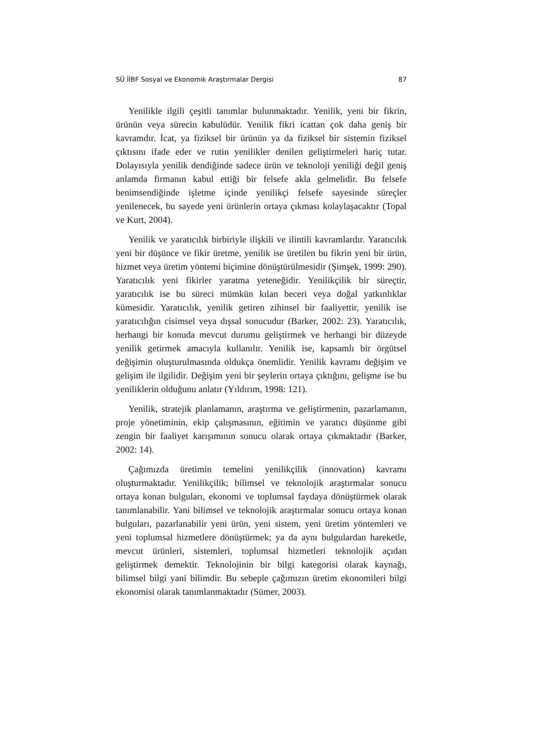SÜ İİBF Sosyal ve Ekonomik Araştırmalar Dergisi 87
Yenilikle ilgili çeşitli tanımlar bulunmaktadır. Yenilik, yeni bir fikrin, ürünün veya sürecin kabulüdür. Yenilik fikri icattan çok daha geniş bir kavramdır. İcat, ya fiziksel bir ürünün ya da fiziksel bir sistemin fiziksel çıktısını ifade eder ve rutin yenilikler denilen geliştirmeleri hariç tutar. Dolayısıyla yenilik dendiğinde sadece ürün ve teknoloji yeniliği değil geniş anlamda firmanın kabul ettiği bir felsefe akla gelmelidir. Bu felsefe benimsendiğinde işletme içinde yenilikçi felsefe sayesinde süreçler yenilenecek, bu sayede yeni ürünlerin ortaya çıkması kolaylaşacaktır (Topal ve Kurt, 2004).
Yenilik ve yaratıcılık birbiriyle ilişkili ve ilintili kavramlardır. Yaratıcılık yeni bir düşünce ve fikir üretme, yenilik ise üretilen bu fikrin yeni bir ürün, hizmet veya üretim yöntemi biçimine dönüştürülmesidir (Şimşek, 1999: 290). Yaratıcılık yeni fikirler yaratma yeteneğidir. Yenilikçilik bir süreçtir, yaratıcılık ise bu süreci mümkün kılan beceri veya doğal yatkınlıklar kümesidir. Yaratıcılık, yenilik getiren zihinsel bir faaliyettir, yenilik ise yaratıcılığın cisimsel veya dışsal sonucudur (Barker, 2002: 23). Yaratıcılık, herhangi bir konuda mevcut durumu geliştirmek ve herhangi bir düzeyde yenilik getirmek amacıyla kullanılır. Yenilik ise, kapsamlı bir örgütsel değişimin oluşturulmasında oldukça önemlidir. Yenilik kavramı değişim ve gelişim ile ilgilidir. Değişim yeni bir şeylerin ortaya çıktığını, gelişme ise bu yeniliklerin olduğunu anlatır (Yıldırım, 1998: 121).
Yenilik, stratejik planlamanın, araştırma ve geliştirmenin, pazarlamanın, proje yönetiminin, ekip çalışmasının, eğitimin ve yaratıcı düşünme gibi zengin bir faaliyet karışımının sonucu olarak ortaya çıkmaktadır (Barker, 2002: 14).
Çağımızda üretimin temelini yenilikçilik (innovation) kavramı oluşturmaktadır. Yenilikçilik; bilimsel ve teknolojik araştırmalar sonucu ortaya konan bulguları, ekonomi ve toplumsal faydaya dönüştürmek olarak tanımlanabilir. Yani bilimsel ve teknolojik araştırmalar sonucu ortaya konan bulguları, pazarlanabilir yeni ürün, yeni sistem, yeni üretim yöntemleri ve yeni toplumsal hizmetlere dönüştürmek; ya da aynı bulgulardan hareketle, mevcut ürünleri, sistemleri, toplumsal hizmetleri teknolojik açıdan geliştirmek demektir. Teknolojinin bir bilgi kategorisi olarak kaynağı, bilimsel bilgi yani bilimdir. Bu sebeple çağımızın üretim ekonomileri bilgi ekonomisi olarak tanımlanmaktadır (Sümer, 2003).